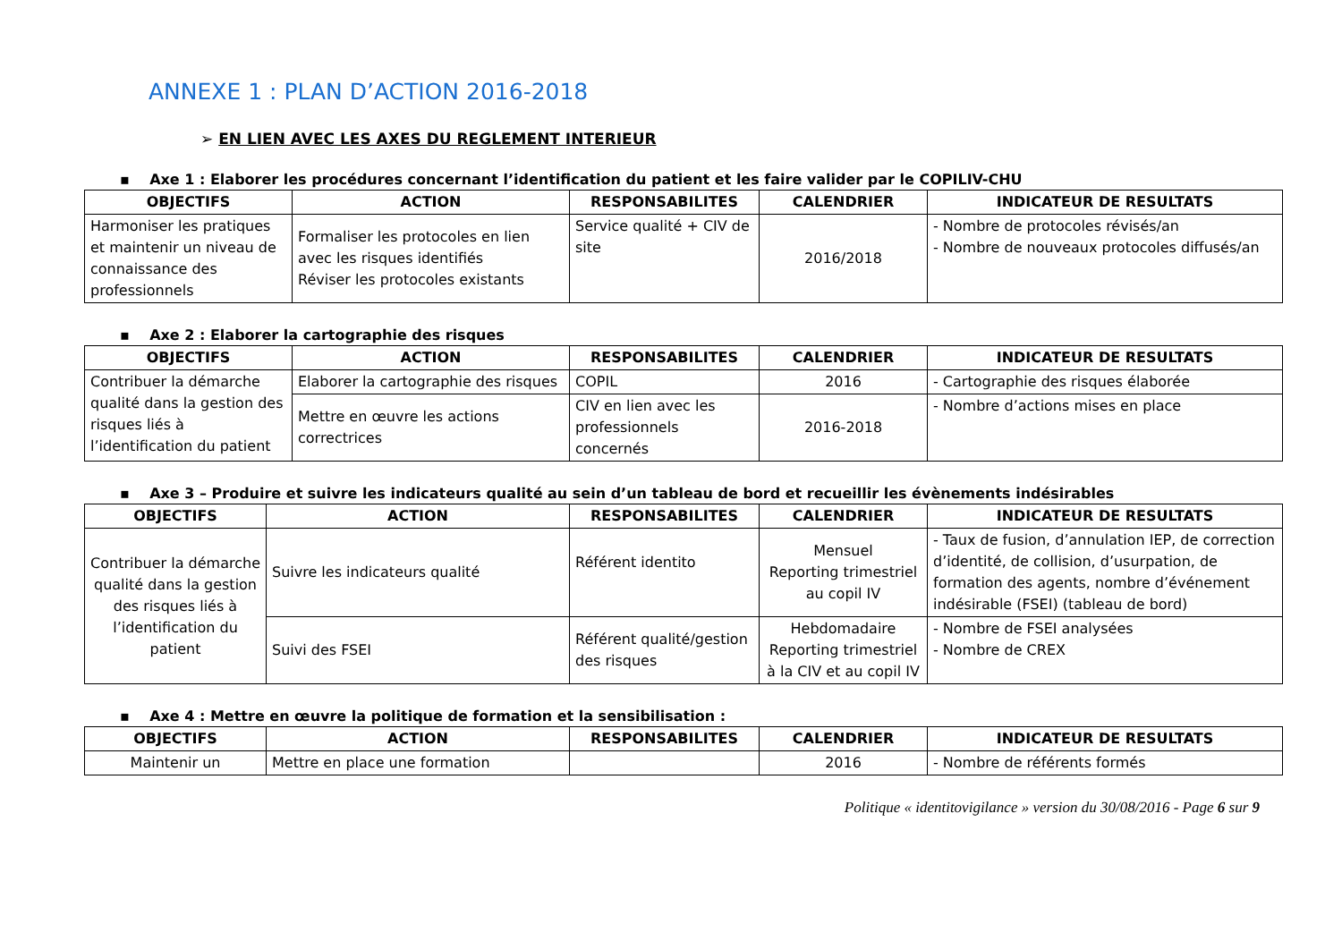ANNEXE 1 : PLAN D’ACTION 2016-2018
➢ EN LIEN AVEC LES AXES DU REGLEMENT INTERIEUR
▪ Axe 1 : Elaborer les procédures concernant l’identification du patient et les faire valider par le COPILIV-CHU
| OBJECTIFS | ACTION | RESPONSABILITES | CALENDRIER | INDICATEUR DE RESULTATS |
| --- | --- | --- | --- | --- |
| Harmoniser les pratiques et maintenir un niveau de connaissance des professionnels | Formaliser les protocoles en lien avec les risques identifiés Réviser les protocoles existants | Service qualité + CIV de site | 2016/2018 | - Nombre de protocoles révisés/an - Nombre de nouveaux protocoles diffusés/an |
▪ Axe 2 : Elaborer la cartographie des risques
| OBJECTIFS | ACTION | RESPONSABILITES | CALENDRIER | INDICATEUR DE RESULTATS |
| --- | --- | --- | --- | --- |
| Contribuer la démarche qualité dans la gestion des risques liés à l’identification du patient | Elaborer la cartographie des risques | COPIL | 2016 | - Cartographie des risques élaborée |
| | Mettre en œuvre les actions correctrices | CIV en lien avec les professionnels concernés | 2016-2018 | - Nombre d’actions mises en place |
▪ Axe 3 – Produire et suivre les indicateurs qualité au sein d’un tableau de bord et recueillir les évènements indésirables
| OBJECTIFS | ACTION | RESPONSABILITES | CALENDRIER | INDICATEUR DE RESULTATS |
| --- | --- | --- | --- | --- |
| Contribuer la démarche qualité dans la gestion des risques liés à l’identification du patient | Suivre les indicateurs qualité | Référent identito | Mensuel Reporting trimestriel au copil IV | - Taux de fusion, d’annulation IEP, de correction d’identité, de collision, d’usurpation, de formation des agents, nombre d’événement indésirable (FSEI) (tableau de bord) |
| | Suivi des FSEI | Référent qualité/gestion des risques | Hebdomadaire Reporting trimestriel à la CIV et au copil IV | - Nombre de FSEI analysées - Nombre de CREX |
▪ Axe 4 : Mettre en œuvre la politique de formation et la sensibilisation :
| OBJECTIFS | ACTION | RESPONSABILITES | CALENDRIER | INDICATEUR DE RESULTATS |
| --- | --- | --- | --- | --- |
| Maintenir un | Mettre en place une formation | | 2016 | - Nombre de référents formés |
Politique « identitovigilance » version du 30/08/2016 - Page 6 sur 9